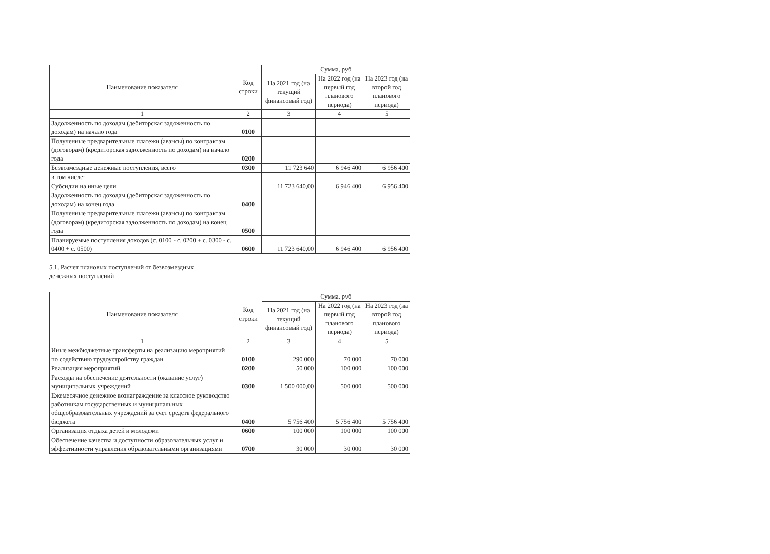| Наименование показателя | Код строки | Сумма, руб | | |
| --- | --- | --- | --- | --- |
| | | На 2021 год (на текущий финансовый год) | На 2022 год (на первый год планового периода) | На 2023 год (на второй год планового периода) |
| 1 | 2 | 3 | 4 | 5 |
| Задолженность по доходам (дебиторская задоженность по доходам) на начало года | 0100 | | | |
| Полученные предварительные платежи (авансы) по контрактам (договорам) (кредиторская задолженность по доходам) на начало года | 0200 | | | |
| Безвозмездные денежные поступления, всего | 0300 | 11 723 640 | 6 946 400 | 6 956 400 |
| в том числе: | | | | |
| Субсидии на иные цели | | 11 723 640,00 | 6 946 400 | 6 956 400 |
| Задолженность по доходам (дебиторская задоженность по доходам) на конец года | 0400 | | | |
| Полученные предварительные платежи (авансы) по контрактам (договорам) (кредиторская задолженность по доходам) на конец года | 0500 | | | |
| Планируемые поступления доходов (с. 0100 - с. 0200 + с. 0300 - с. 0400 + с. 0500) | 0600 | 11 723 640,00 | 6 946 400 | 6 956 400 |
5.1. Расчет плановых поступлений от безвозмездных
денежных поступлений
| Наименование показателя | Код строки | Сумма, руб | | |
| --- | --- | --- | --- | --- |
| | | На 2021 год (на текущий финансовый год) | На 2022 год (на первый год планового периода) | На 2023 год (на второй год планового периода) |
| 1 | 2 | 3 | 4 | 5 |
| Иные межбюджетные трансферты на реализацию мероприятий по содействию трудоустройству граждан | 0100 | 290 000 | 70 000 | 70 000 |
| Реализация мероприятий | 0200 | 50 000 | 100 000 | 100 000 |
| Расходы на обеспечение деятельности (оказание услуг) муниципальных учреждений | 0300 | 1 500 000,00 | 500 000 | 500 000 |
| Ежемесячное денежное вознаграждение за классное руководство работникам государственных и муниципальных общеобразовательных учреждений за счет средств федерального бюджета | 0400 | 5 756 400 | 5 756 400 | 5 756 400 |
| Организация отдыха детей и молодежи | 0600 | 100 000 | 100 000 | 100 000 |
| Обеспечение качества и доступности образовательных услуг и эффективности управления образовательными организациями | 0700 | 30 000 | 30 000 | 30 000 |